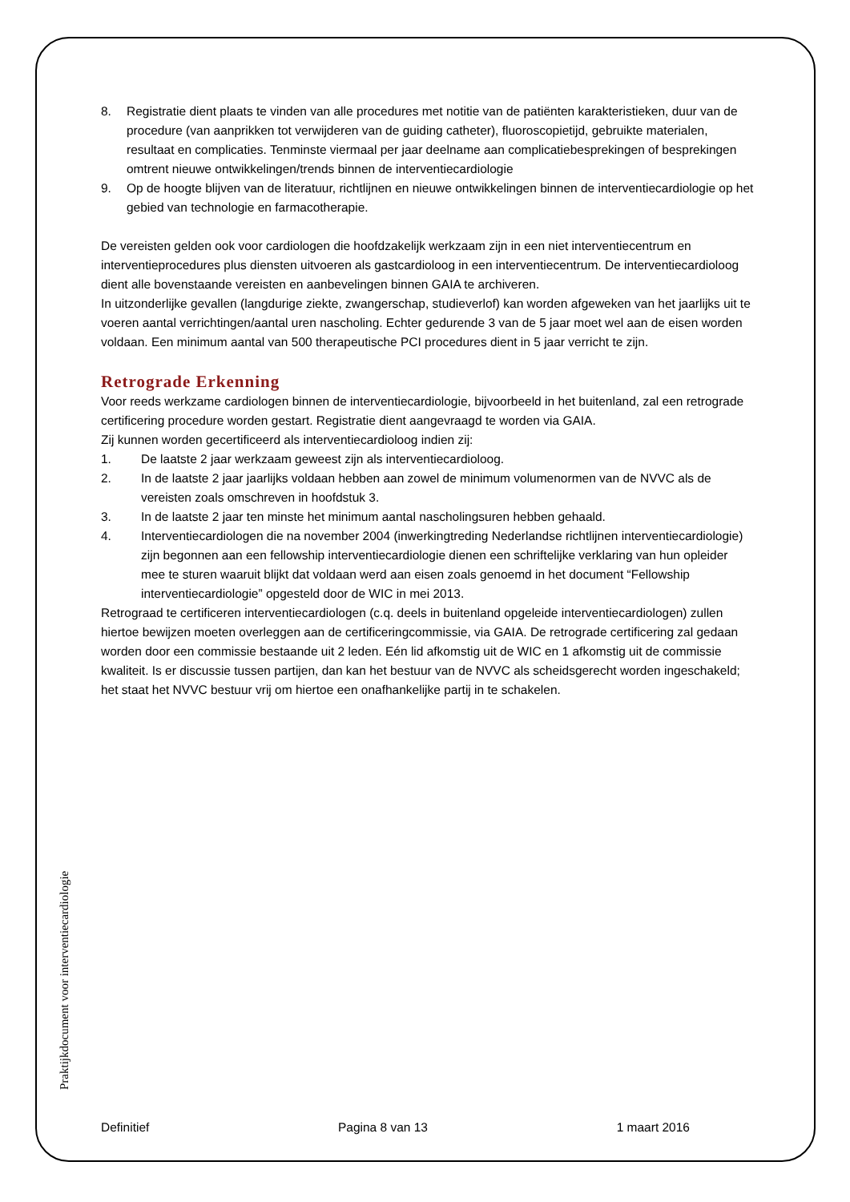8. Registratie dient plaats te vinden van alle procedures met notitie van de patiënten karakteristieken, duur van de procedure (van aanprikken tot verwijderen van de guiding catheter), fluoroscopietijd, gebruikte materialen, resultaat en complicaties. Tenminste viermaal per jaar deelname aan complicatiebesprekingen of besprekingen omtrent nieuwe ontwikkelingen/trends binnen de interventiecardiologie
9. Op de hoogte blijven van de literatuur, richtlijnen en nieuwe ontwikkelingen binnen de interventiecardiologie op het gebied van technologie en farmacotherapie.
De vereisten gelden ook voor cardiologen die hoofdzakelijk werkzaam zijn in een niet interventiecentrum en interventieprocedures plus diensten uitvoeren als gastcardioloog in een interventiecentrum. De interventiecardioloog dient alle bovenstaande vereisten en aanbevelingen binnen GAIA te archiveren.
In uitzonderlijke gevallen (langdurige ziekte, zwangerschap, studieverlof) kan worden afgeweken van het jaarlijks uit te voeren aantal verrichtingen/aantal uren nascholing. Echter gedurende 3 van de 5 jaar moet wel aan de eisen worden voldaan. Een minimum aantal van 500 therapeutische PCI procedures dient in 5 jaar verricht te zijn.
Retrograde Erkenning
Voor reeds werkzame cardiologen binnen de interventiecardiologie, bijvoorbeeld in het buitenland, zal een retrograde certificering procedure worden gestart. Registratie dient aangevraagd te worden via GAIA.
Zij kunnen worden gecertificeerd als interventiecardioloog indien zij:
1. De laatste 2 jaar werkzaam geweest zijn als interventiecardioloog.
2. In de laatste 2 jaar jaarlijks voldaan hebben aan zowel de minimum volumenormen van de NVVC als de vereisten zoals omschreven in hoofdstuk 3.
3. In de laatste 2 jaar ten minste het minimum aantal nascholingsuren hebben gehaald.
4. Interventiecardiologen die na november 2004 (inwerkingtreding Nederlandse richtlijnen interventiecardiologie) zijn begonnen aan een fellowship interventiecardiologie dienen een schriftelijke verklaring van hun opleider mee te sturen waaruit blijkt dat voldaan werd aan eisen zoals genoemd in het document “Fellowship interventiecardiologie” opgesteld door de WIC in mei 2013.
Retrograad te certificeren interventiecardiologen (c.q. deels in buitenland opgeleide interventiecardiologen) zullen hiertoe bewijzen moeten overleggen aan de certificeringcommissie, via GAIA. De retrograde certificering zal gedaan worden door een commissie bestaande uit 2 leden. Eén lid afkomstig uit de WIC en 1 afkomstig uit de commissie kwaliteit. Is er discussie tussen partijen, dan kan het bestuur van de NVVC als scheidsgerecht worden ingeschakeld; het staat het NVVC bestuur vrij om hiertoe een onafhankelijke partij in te schakelen.
Praktijkdocument voor interventiecardiologie
Definitief Pagina 8 van 13 1 maart 2016